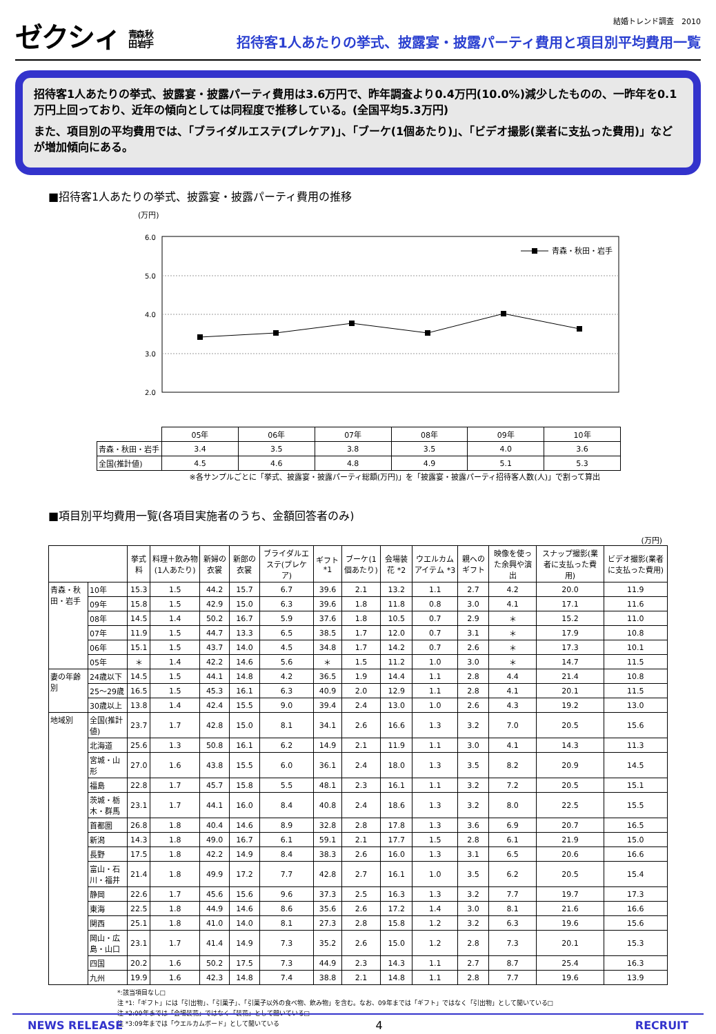ゼクシィ 青森 秋田 岩手
結婚トレンド調査　2010
招待客1人あたりの挙式、披露宴・披露パーティ費用と項目別平均費用一覧
招待客1人あたりの挙式、披露宴・披露パーティ費用は3.6万円で、昨年調査より0.4万円(10.0%)減少したものの、一昨年を0.1万円上回っており、近年の傾向としては同程度で推移している。(全国平均5.3万円)
また、項目別の平均費用では、「ブライダルエステ(プレケア)」、「ブーケ(1個あたり)」、「ビデオ撮影(業者に支払った費用)」などが増加傾向にある。
■招待客1人あたりの挙式、披露宴・披露パーティ費用の推移
(万円)
6.0
5.0
4.0
3.0
2.0
青森・秋田・岩手
| | 05年 | 06年 | 07年 | 08年 | 09年 | 10年 |
| 青森・秋田・岩手 | 3.4 | 3.5 | 3.8 | 3.5 | 4.0 | 3.6 |
| 全国(推計値) | 4.5 | 4.6 | 4.8 | 4.9 | 5.1 | 5.3 |
※各サンプルごとに「挙式、披露宴・披露パーティ総額(万円)」を「披露宴・披露パーティ招待客人数(人)」で割って算出
■項目別平均費用一覧(各項目実施者のうち、金額回答者のみ)
(万円)
| | | 挙式料 | 料理＋飲み物(1人あたり) | 新婦の衣裳 | 新郎の衣裳 | ブライダルエステ(プレケア) | ギフト *1 | ブーケ(1個あたり) | 会場装花 *2 | ウエルカムアイテム *3 | 親へのギフト | 映像を使った余興や演出 | スナップ撮影(業者に支払った費用) | ビデオ撮影(業者に支払った費用) |
| --- | --- | --- | --- | --- | --- | --- | --- | --- | --- | --- | --- | --- | --- | --- |
| 青森・秋田・岩手 | 10年 | 15.3 | 1.5 | 44.2 | 15.7 | 6.7 | 39.6 | 2.1 | 13.2 | 1.1 | 2.7 | 4.2 | 20.0 | 11.9 |
| | 09年 | 15.8 | 1.5 | 42.9 | 15.0 | 6.3 | 39.6 | 1.8 | 11.8 | 0.8 | 3.0 | 4.1 | 17.1 | 11.6 |
| | 08年 | 14.5 | 1.4 | 50.2 | 16.7 | 5.9 | 37.6 | 1.8 | 10.5 | 0.7 | 2.9 | ＊ | 15.2 | 11.0 |
| | 07年 | 11.9 | 1.5 | 44.7 | 13.3 | 6.5 | 38.5 | 1.7 | 12.0 | 0.7 | 3.1 | ＊ | 17.9 | 10.8 |
| | 06年 | 15.1 | 1.5 | 43.7 | 14.0 | 4.5 | 34.8 | 1.7 | 14.2 | 0.7 | 2.6 | ＊ | 17.3 | 10.1 |
| | 05年 | ＊ | 1.4 | 42.2 | 14.6 | 5.6 | ＊ | 1.5 | 11.2 | 1.0 | 3.0 | ＊ | 14.7 | 11.5 |
| 妻の年齢別 | 24歳以下 | 14.5 | 1.5 | 44.1 | 14.8 | 4.2 | 36.5 | 1.9 | 14.4 | 1.1 | 2.8 | 4.4 | 21.4 | 10.8 |
| | 25～29歳 | 16.5 | 1.5 | 45.3 | 16.1 | 6.3 | 40.9 | 2.0 | 12.9 | 1.1 | 2.8 | 4.1 | 20.1 | 11.5 |
| | 30歳以上 | 13.8 | 1.4 | 42.4 | 15.5 | 9.0 | 39.4 | 2.4 | 13.0 | 1.0 | 2.6 | 4.3 | 19.2 | 13.0 |
| 地域別 | 全国(推計値) | 23.7 | 1.7 | 42.8 | 15.0 | 8.1 | 34.1 | 2.6 | 16.6 | 1.3 | 3.2 | 7.0 | 20.5 | 15.6 |
| | 北海道 | 25.6 | 1.3 | 50.8 | 16.1 | 6.2 | 14.9 | 2.1 | 11.9 | 1.1 | 3.0 | 4.1 | 14.3 | 11.3 |
| | 宮城・山形 | 27.0 | 1.6 | 43.8 | 15.5 | 6.0 | 36.1 | 2.4 | 18.0 | 1.3 | 3.5 | 8.2 | 20.9 | 14.5 |
| | 福島 | 22.8 | 1.7 | 45.7 | 15.8 | 5.5 | 48.1 | 2.3 | 16.1 | 1.1 | 3.2 | 7.2 | 20.5 | 15.1 |
| | 茨城・栃木・群馬 | 23.1 | 1.7 | 44.1 | 16.0 | 8.4 | 40.8 | 2.4 | 18.6 | 1.3 | 3.2 | 8.0 | 22.5 | 15.5 |
| | 首都圏 | 26.8 | 1.8 | 40.4 | 14.6 | 8.9 | 32.8 | 2.8 | 17.8 | 1.3 | 3.6 | 6.9 | 20.7 | 16.5 |
| | 新潟 | 14.3 | 1.8 | 49.0 | 16.7 | 6.1 | 59.1 | 2.1 | 17.7 | 1.5 | 2.8 | 6.1 | 21.9 | 15.0 |
| | 長野 | 17.5 | 1.8 | 42.2 | 14.9 | 8.4 | 38.3 | 2.6 | 16.0 | 1.3 | 3.1 | 6.5 | 20.6 | 16.6 |
| | 富山・石川・福井 | 21.4 | 1.8 | 49.9 | 17.2 | 7.7 | 42.8 | 2.7 | 16.1 | 1.0 | 3.5 | 6.2 | 20.5 | 15.4 |
| | 静岡 | 22.6 | 1.7 | 45.6 | 15.6 | 9.6 | 37.3 | 2.5 | 16.3 | 1.3 | 3.2 | 7.7 | 19.7 | 17.3 |
| | 東海 | 22.5 | 1.8 | 44.9 | 14.6 | 8.6 | 35.6 | 2.6 | 17.2 | 1.4 | 3.0 | 8.1 | 21.6 | 16.6 |
| | 関西 | 25.1 | 1.8 | 41.0 | 14.0 | 8.1 | 27.3 | 2.8 | 15.8 | 1.2 | 3.2 | 6.3 | 19.6 | 15.6 |
| | 岡山・広島・山口 | 23.1 | 1.7 | 41.4 | 14.9 | 7.3 | 35.2 | 2.6 | 15.0 | 1.2 | 2.8 | 7.3 | 20.1 | 15.3 |
| | 四国 | 20.2 | 1.6 | 50.2 | 17.5 | 7.3 | 44.9 | 2.3 | 14.3 | 1.1 | 2.7 | 8.7 | 25.4 | 16.3 |
| | 九州 | 19.9 | 1.6 | 42.3 | 14.8 | 7.4 | 38.8 | 2.1 | 14.8 | 1.1 | 2.8 | 7.7 | 19.6 | 13.9 |
*:該当項目なし□
注 *1:「ギフト」には「引出物」、「引菓子」、「引菓子以外の食べ物、飲み物」を含む。なお、09年までは「ギフト」ではなく「引出物」として聞いている□
注 *2:09年までは「会場装花」ではなく「装花」として聞いている□
注 *3:09年までは「ウエルカムボード」として聞いている
NEWS RELEASE 4 RECRUIT